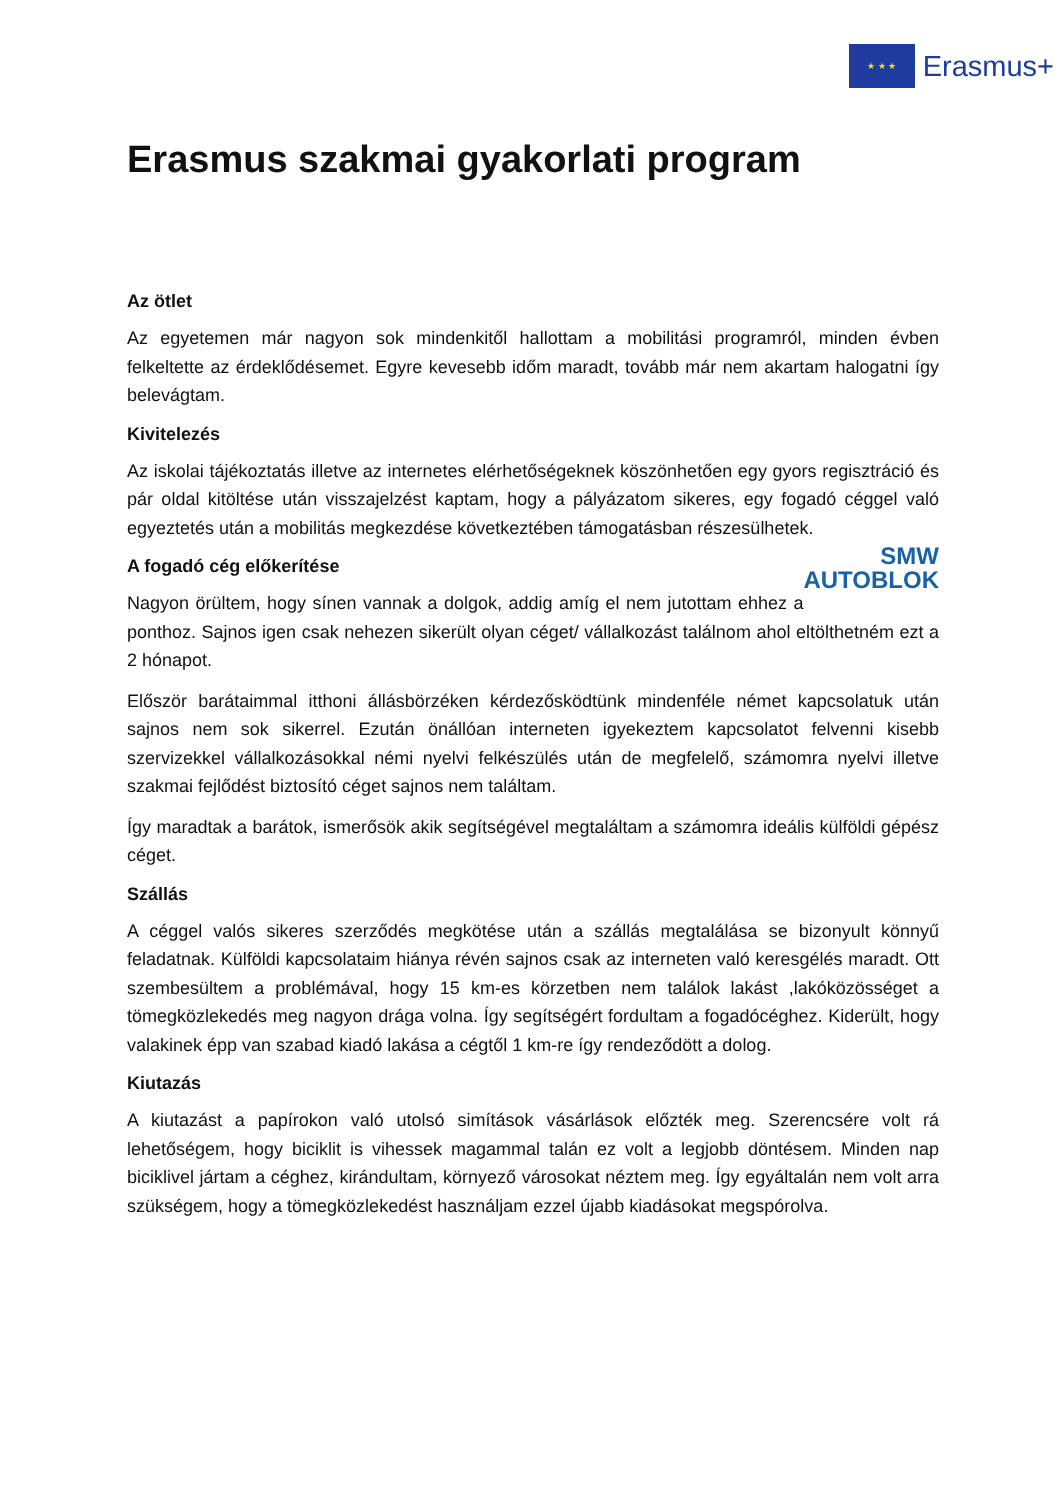★ ★ ★
Erasmus+
Erasmus szakmai gyakorlati program
Az ötlet
Az egyetemen már nagyon sok mindenkitől hallottam a mobilitási programról, minden évben felkeltette az érdeklődésemet. Egyre kevesebb időm maradt, tovább már nem akartam halogatni így belevágtam.
Kivitelezés
Az iskolai tájékoztatás illetve az internetes elérhetőségeknek köszönhetően egy gyors regisztráció és pár oldal kitöltése után visszajelzést kaptam, hogy a pályázatom sikeres, egy fogadó céggel való egyeztetés után a mobilitás megkezdése következtében támogatásban részesülhetek.
SMW
AUTOBLOK
A fogadó cég előkerítése
Nagyon örültem, hogy sínen vannak a dolgok, addig amíg el nem jutottam ehhez a ponthoz. Sajnos igen csak nehezen sikerült olyan céget/ vállalkozást találnom ahol eltölthetném ezt a 2 hónapot.
Először barátaimmal itthoni állásbörzéken kérdezősködtünk mindenféle német kapcsolatuk után sajnos nem sok sikerrel. Ezután önállóan interneten igyekeztem kapcsolatot felvenni kisebb szervizekkel vállalkozásokkal némi nyelvi felkészülés után de megfelelő, számomra nyelvi illetve szakmai fejlődést biztosító céget sajnos nem találtam.
Így maradtak a barátok, ismerősök akik segítségével megtaláltam a számomra ideális külföldi gépész céget.
Szállás
A céggel valós sikeres szerződés megkötése után a szállás megtalálása se bizonyult könnyű feladatnak. Külföldi kapcsolataim hiánya révén sajnos csak az interneten való keresgélés maradt. Ott szembesültem a problémával, hogy 15 km-es körzetben nem találok lakást ,lakóközösséget a tömegközlekedés meg nagyon drága volna. Így segítségért fordultam a fogadócéghez. Kiderült, hogy valakinek épp van szabad kiadó lakása a cégtől 1 km-re így rendeződött a dolog.
Kiutazás
A kiutazást a papírokon való utolsó simítások vásárlások előzték meg. Szerencsére volt rá lehetőségem, hogy biciklit is vihessek magammal talán ez volt a legjobb döntésem. Minden nap biciklivel jártam a céghez, kirándultam, környező városokat néztem meg. Így egyáltalán nem volt arra szükségem, hogy a tömegközlekedést használjam ezzel újabb kiadásokat megspórolva.